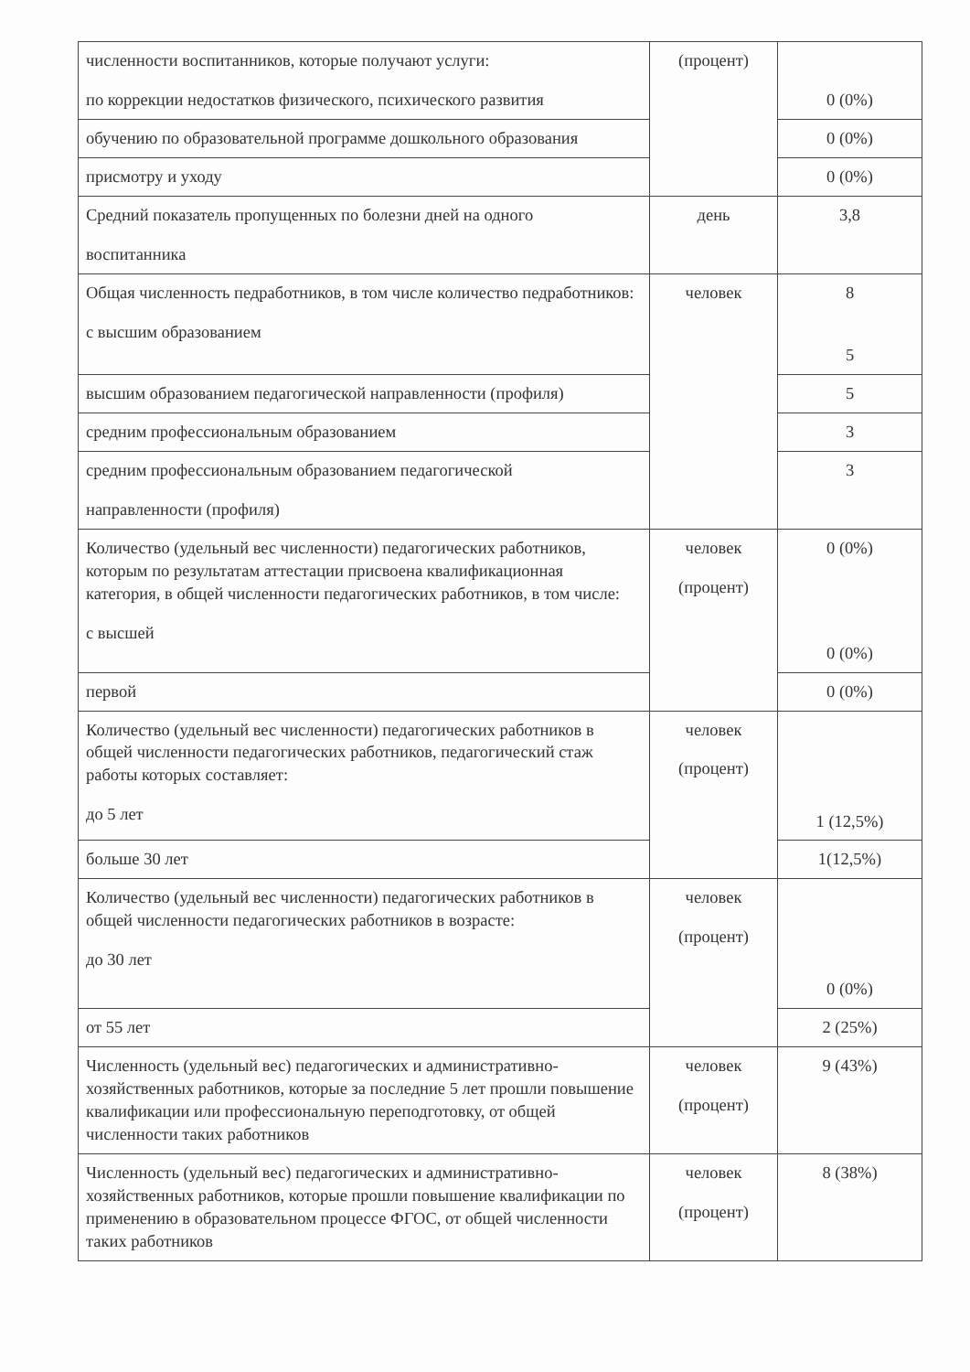| численности воспитанников, которые получают услуги: по коррекции недостатков физического, психического развития | (процент) | 0 (0%) |
| обучению по образовательной программе дошкольного образования | | 0 (0%) |
| присмотру и уходу | | 0 (0%) |
| Средний показатель пропущенных по болезни дней на одного воспитанника | день | 3,8 |
| Общая численность педработников, в том числе количество педработников: с высшим образованием | человек | 8 5 |
| высшим образованием педагогической направленности (профиля) | | 5 |
| средним профессиональным образованием | | 3 |
| средним профессиональным образованием педагогической направленности (профиля) | | 3 |
| Количество (удельный вес численности) педагогических работников, которым по результатам аттестации присвоена квалификационная категория, в общей численности педагогических работников, в том числе: с высшей | человек (процент) | 0 (0%) 0 (0%) |
| первой | | 0 (0%) |
| Количество (удельный вес численности) педагогических работников в общей численности педагогических работников, педагогический стаж работы которых составляет: до 5 лет | человек (процент) | 1 (12,5%) |
| больше 30 лет | | 1(12,5%) |
| Количество (удельный вес численности) педагогических работников в общей численности педагогических работников в возрасте: до 30 лет | человек (процент) | 0 (0%) |
| от 55 лет | | 2 (25%) |
| Численность (удельный вес) педагогических и административно-хозяйственных работников, которые за последние 5 лет прошли повышение квалификации или профессиональную переподготовку, от общей численности таких работников | человек (процент) | 9 (43%) |
| Численность (удельный вес) педагогических и административно-хозяйственных работников, которые прошли повышение квалификации по применению в образовательном процессе ФГОС, от общей численности таких работников | человек (процент) | 8 (38%) |